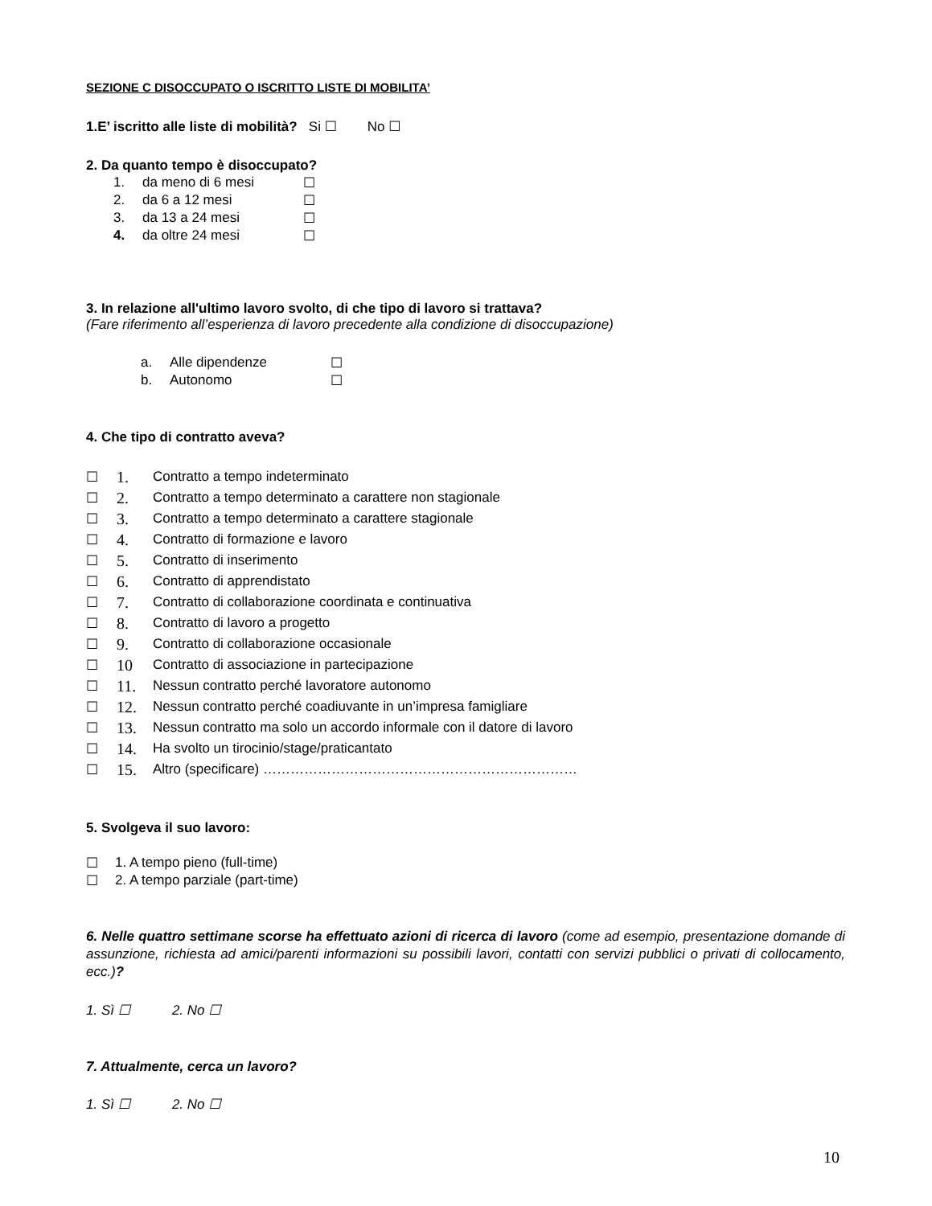SEZIONE C DISOCCUPATO O ISCRITTO LISTE DI MOBILITA’
1.E’ iscritto alle liste di mobilità? Si ☐ No ☐
2. Da quanto tempo è disoccupato?
1. da meno di 6 mesi ☐
2. da 6 a 12 mesi ☐
3. da 13 a 24 mesi ☐
4. da oltre 24 mesi ☐
3. In relazione all'ultimo lavoro svolto, di che tipo di lavoro si trattava?
(Fare riferimento all’esperienza di lavoro precedente alla condizione di disoccupazione)
a. Alle dipendenze ☐
b. Autonomo ☐
4. Che tipo di contratto aveva?
☐ 1. Contratto a tempo indeterminato
☐ 2. Contratto a tempo determinato a carattere non stagionale
☐ 3. Contratto a tempo determinato a carattere stagionale
☐ 4. Contratto di formazione e lavoro
☐ 5. Contratto di inserimento
☐ 6. Contratto di apprendistato
☐ 7. Contratto di collaborazione coordinata e continuativa
☐ 8. Contratto di lavoro a progetto
☐ 9. Contratto di collaborazione occasionale
☐ 10 Contratto di associazione in partecipazione
☐ 11. Nessun contratto perché lavoratore autonomo
☐ 12. Nessun contratto perché coadiuvante in un’impresa famigliare
☐ 13. Nessun contratto ma solo un accordo informale con il datore di lavoro
☐ 14. Ha svolto un tirocinio/stage/praticantato
☐ 15. Altro (specificare) ……………………………………………………………
5. Svolgeva il suo lavoro:
☐ 1. A tempo pieno (full-time)
☐ 2. A tempo parziale (part-time)
6. Nelle quattro settimane scorse ha effettuato azioni di ricerca di lavoro (come ad esempio, presentazione domande di assunzione, richiesta ad amici/parenti informazioni su possibili lavori, contatti con servizi pubblici o privati di collocamento, ecc.)?
1. Sì ☐ 2. No ☐
7. Attualmente, cerca un lavoro?
1. Sì ☐ 2. No ☐
10